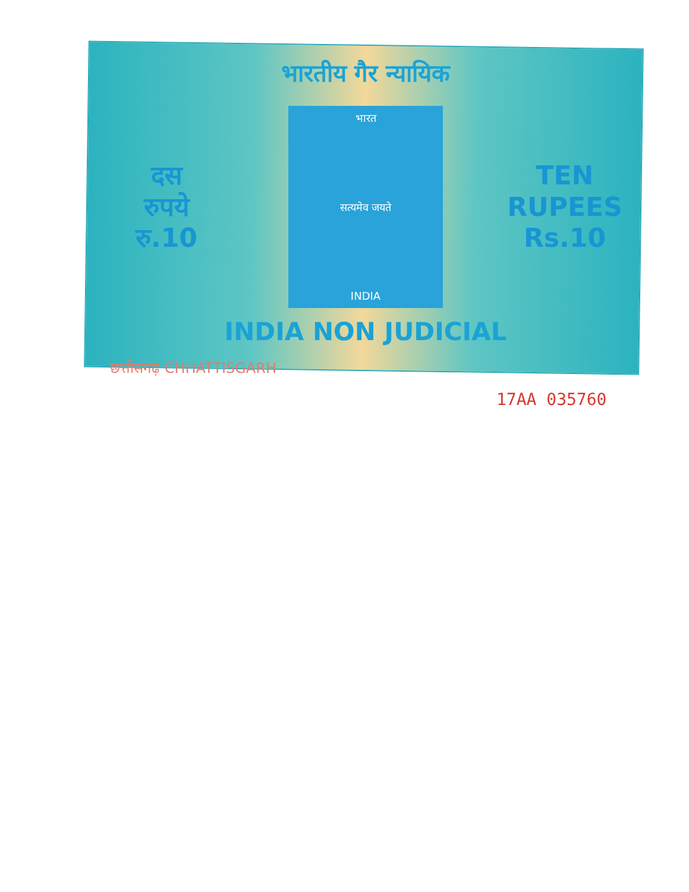भारतीय गैर न्यायिक
दस
रुपये
रु.10
भारत
सत्यमेव जयते
INDIA
TEN
RUPEES
Rs.10
INDIA NON JUDICIAL
छत्तीसगढ़ CHHATTISGARH
17AA 035760